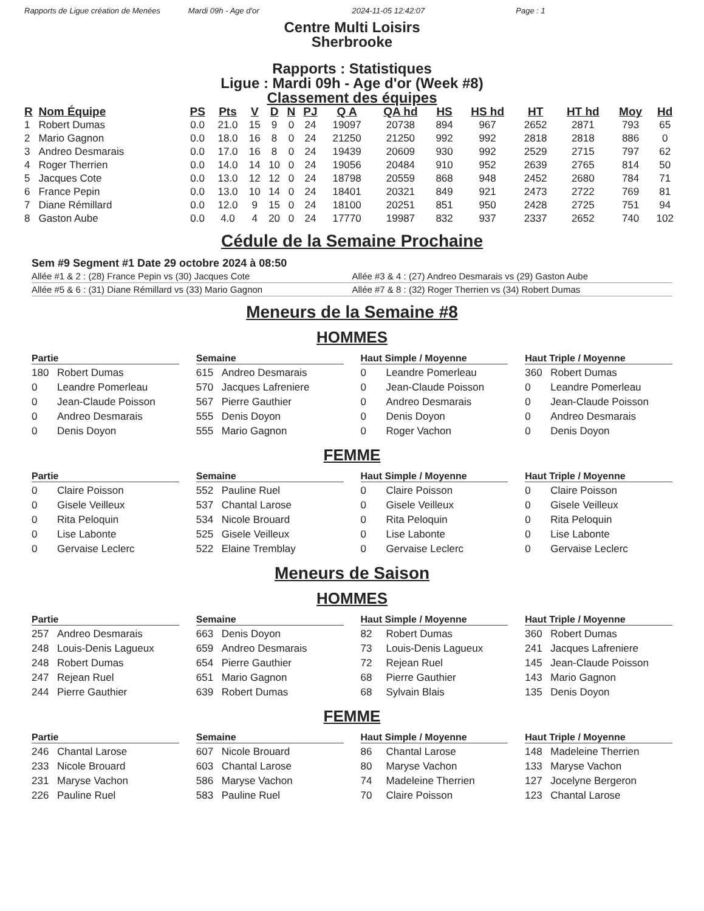Rapports de Ligue création de Menées Mardi 09h - Age d'or 2024-11-05 12:42:07 Page : 1
Centre Multi Loisirs
Sherbrooke
Rapports : Statistiques
Ligue : Mardi 09h - Age d'or (Week #8)
Classement des équipes
| R | Nom Équipe | PS | Pts | V | D | N | PJ | Q A | QA hd | HS | HS hd | HT | HT hd | Moy | Hd |
| --- | --- | --- | --- | --- | --- | --- | --- | --- | --- | --- | --- | --- | --- | --- | --- |
| 1 | Robert Dumas | 0.0 | 21.0 | 15 | 9 | 0 | 24 | 19097 | 20738 | 894 | 967 | 2652 | 2871 | 793 | 65 |
| 2 | Mario Gagnon | 0.0 | 18.0 | 16 | 8 | 0 | 24 | 21250 | 21250 | 992 | 992 | 2818 | 2818 | 886 | 0 |
| 3 | Andreo Desmarais | 0.0 | 17.0 | 16 | 8 | 0 | 24 | 19439 | 20609 | 930 | 992 | 2529 | 2715 | 797 | 62 |
| 4 | Roger Therrien | 0.0 | 14.0 | 14 | 10 | 0 | 24 | 19056 | 20484 | 910 | 952 | 2639 | 2765 | 814 | 50 |
| 5 | Jacques Cote | 0.0 | 13.0 | 12 | 12 | 0 | 24 | 18798 | 20559 | 868 | 948 | 2452 | 2680 | 784 | 71 |
| 6 | France Pepin | 0.0 | 13.0 | 10 | 14 | 0 | 24 | 18401 | 20321 | 849 | 921 | 2473 | 2722 | 769 | 81 |
| 7 | Diane Rémillard | 0.0 | 12.0 | 9 | 15 | 0 | 24 | 18100 | 20251 | 851 | 950 | 2428 | 2725 | 751 | 94 |
| 8 | Gaston Aube | 0.0 | 4.0 | 4 | 20 | 0 | 24 | 17770 | 19987 | 832 | 937 | 2337 | 2652 | 740 | 102 |
Cédule de la Semaine Prochaine
Sem #9 Segment #1 Date 29 octobre 2024 à 08:50
Allée #1 & 2 : (28) France Pepin vs (30) Jacques Cote Allée #3 & 4 : (27) Andreo Desmarais vs (29) Gaston Aube
Allée #5 & 6 : (31) Diane Rémillard vs (33) Mario Gagnon Allée #7 & 8 : (32) Roger Therrien vs (34) Robert Dumas
Meneurs de la Semaine #8
HOMMES
Partie
180 Robert Dumas
0 Leandre Pomerleau
0 Jean-Claude Poisson
0 Andreo Desmarais
0 Denis Doyon
Semaine
615 Andreo Desmarais
570 Jacques Lafreniere
567 Pierre Gauthier
555 Denis Doyon
555 Mario Gagnon
Haut Simple / Moyenne
0 Leandre Pomerleau
0 Jean-Claude Poisson
0 Andreo Desmarais
0 Denis Doyon
0 Roger Vachon
Haut Triple / Moyenne
360 Robert Dumas
0 Leandre Pomerleau
0 Jean-Claude Poisson
0 Andreo Desmarais
0 Denis Doyon
FEMME
Partie
0 Claire Poisson
0 Gisele Veilleux
0 Rita Peloquin
0 Lise Labonte
0 Gervaise Leclerc
Semaine
552 Pauline Ruel
537 Chantal Larose
534 Nicole Brouard
525 Gisele Veilleux
522 Elaine Tremblay
Haut Simple / Moyenne
0 Claire Poisson
0 Gisele Veilleux
0 Rita Peloquin
0 Lise Labonte
0 Gervaise Leclerc
Haut Triple / Moyenne
0 Claire Poisson
0 Gisele Veilleux
0 Rita Peloquin
0 Lise Labonte
0 Gervaise Leclerc
Meneurs de Saison
HOMMES
Partie
257 Andreo Desmarais
248 Louis-Denis Lagueux
248 Robert Dumas
247 Rejean Ruel
244 Pierre Gauthier
Semaine
663 Denis Doyon
659 Andreo Desmarais
654 Pierre Gauthier
651 Mario Gagnon
639 Robert Dumas
Haut Simple / Moyenne
82 Robert Dumas
73 Louis-Denis Lagueux
72 Rejean Ruel
68 Pierre Gauthier
68 Sylvain Blais
Haut Triple / Moyenne
360 Robert Dumas
241 Jacques Lafreniere
145 Jean-Claude Poisson
143 Mario Gagnon
135 Denis Doyon
FEMME
Partie
246 Chantal Larose
233 Nicole Brouard
231 Maryse Vachon
226 Pauline Ruel
Semaine
607 Nicole Brouard
603 Chantal Larose
586 Maryse Vachon
583 Pauline Ruel
Haut Simple / Moyenne
86 Chantal Larose
80 Maryse Vachon
74 Madeleine Therrien
70 Claire Poisson
Haut Triple / Moyenne
148 Madeleine Therrien
133 Maryse Vachon
127 Jocelyne Bergeron
123 Chantal Larose